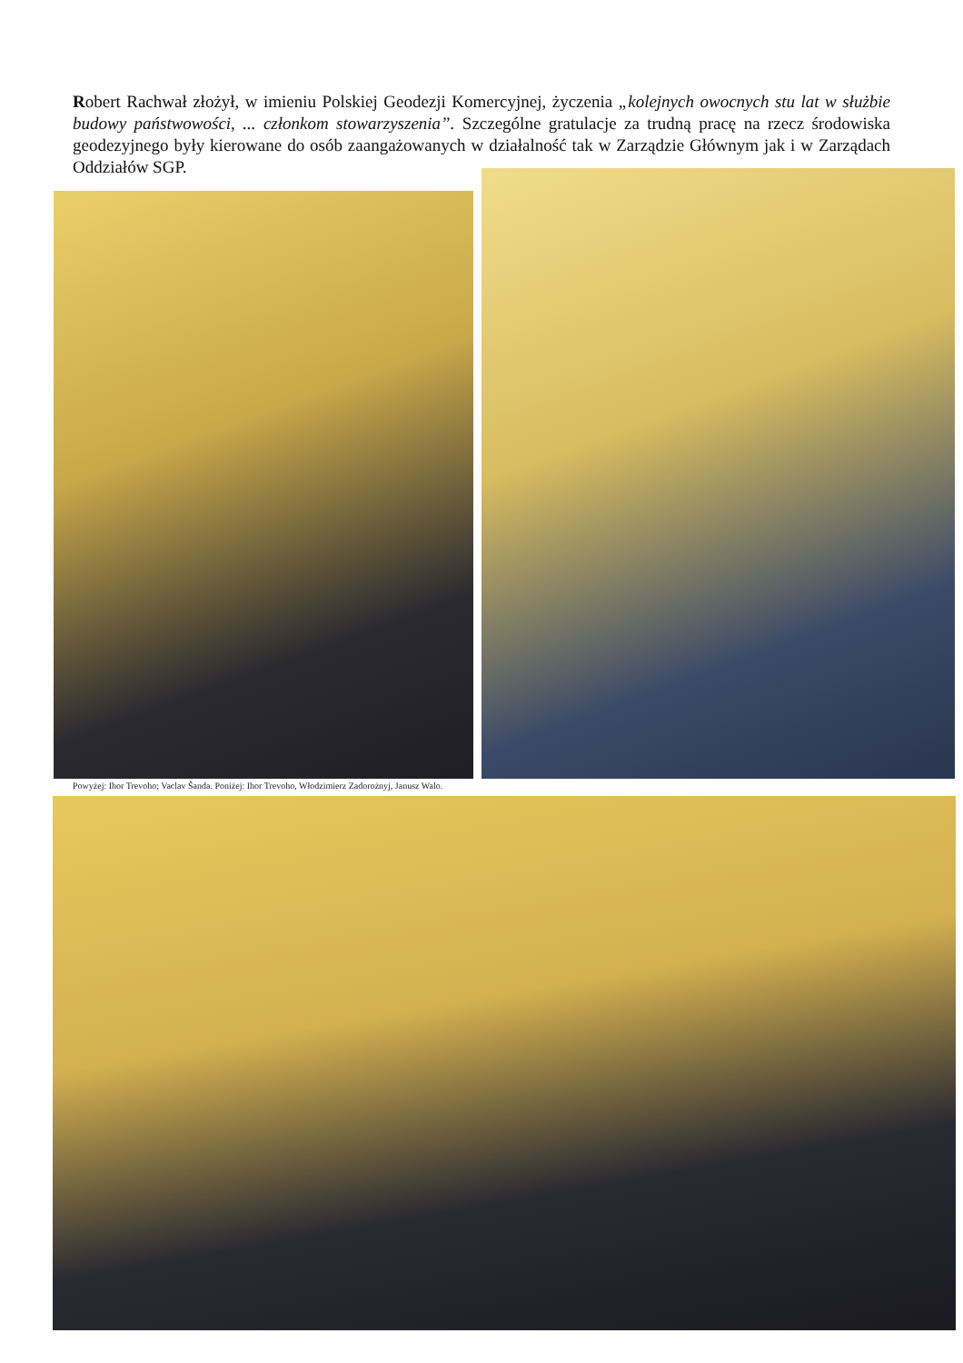Robert Rachwał złożył, w imieniu Polskiej Geodezji Komercyjnej, życzenia „kolejnych owocnych stu lat w służbie budowy państwowości, ... członkom stowarzyszenia”. Szczególne gratulacje za trudną pracę na rzecz środowiska geodezyjnego były kierowane do osób zaangażowanych w działalność tak w Zarządzie Głównym jak i w Zarządach Oddziałów SGP.
Powyżej: Ihor Trevoho; Vaclav Šanda. Poniżej: Ihor Trevoho, Włodzimierz Zadorożnyj, Janusz Walo.